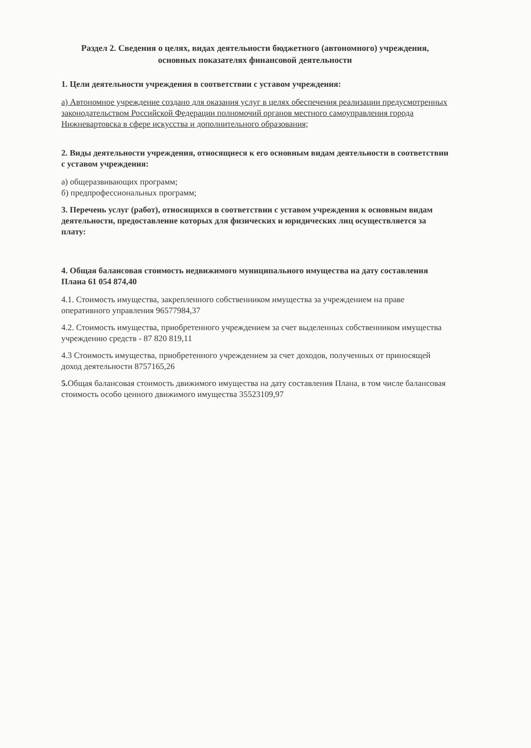Раздел 2. Сведения о целях, видах деятельности бюджетного (автономного) учреждения, основных показателях финансовой деятельности
1. Цели деятельности учреждения в соответствии с уставом учреждения:
а) Автономное учреждение создано для оказания услуг в целях обеспечения реализации предусмотренных законодательством Российской Федерации полномочий органов местного самоуправления города Нижневартовска в сфере искусства и дополнительного образования;
2. Виды деятельности учреждения, относящиеся к его основным видам деятельности в соответствии с уставом учреждения:
а) общеразвивающих программ;
б) предпрофессиональных программ;
3. Перечень услуг (работ), относящихся в соответствии с уставом учреждения к основным видам деятельности, предоставление которых для физических и юридических лиц осуществляется за плату:
4. Общая балансовая стоимость недвижимого муниципального имущества на дату составления Плана 61 054 874,40
4.1. Стоимость имущества, закрепленного собственником имущества за учреждением на праве оперативного управления 96577984,37
4.2. Стоимость имущества, приобретенного учреждением за счет выделенных собственником имущества учреждению средств - 87 820 819,11
4.3 Стоимость имущества, приобретенного учреждением за счет доходов, полученных от приносящей доход деятельности 8757165,26
5. Общая балансовая стоимость движимого имущества на дату составления Плана, в том числе балансовая стоимость особо ценного движимого имущества 35523109,97